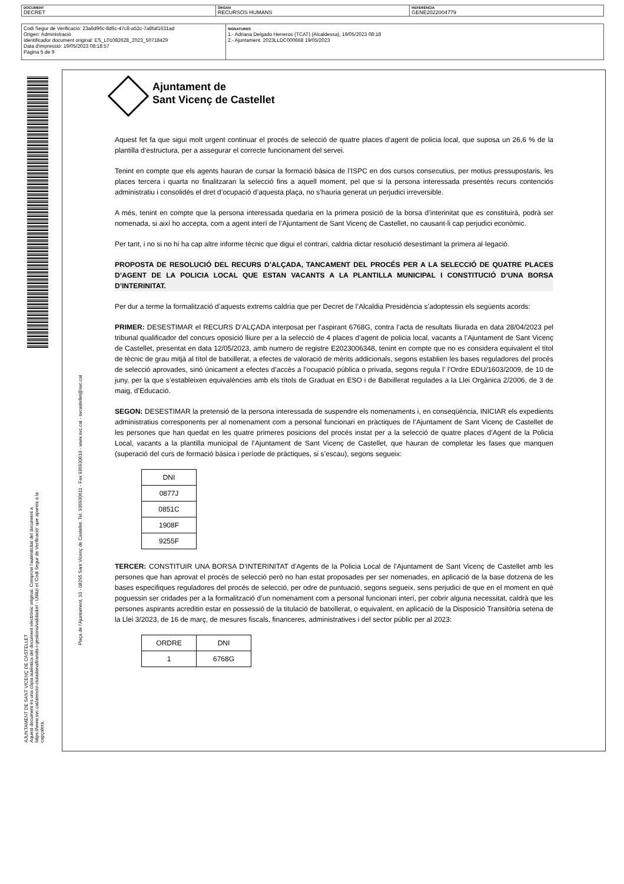DOCUMENT
DECRET
ÒRGAN
RECURSOS HUMANS
REFERÈNCIA
GENE2022004779
Codi Segur de Verificació: 23a6d96c-8d6c-47c8-a52c-7a8faf1631ad
Origen: Administració
Identificador document original: ES_L01082628_2023_50718429
Data d'impressió: 19/05/2023 08:18:57
Pàgina 5 de 9
SIGNATURES
1.- Adriana Delgado Herreros (TCAT) (Alcaldessa), 19/05/2023 08:18
2.- Ajuntament. 2023LLDC000668 19/05/2023
AJUNTAMENT DE SANT VICENÇ DE CASTELLET
Aquest document és una còpia autèntica del document electrònic original. Comprovi l'autenticitat del document a
https://www.svc.cat/atencio-ciutadana/tramits-i-gestions/validador/ - Utilitzi el 'Codi Segur de Verificació' que apareix a la capçalera.
Plaça de l'Ajuntament, 10 - 08295 Sant Vicenç de Castellet. Tel. 936930611 - Fax 936930610 - www.svc.cat - svcastellet@svc.cat
Ajuntament de
Sant Vicenç de Castellet
Aquest fet fa que sigui molt urgent continuar el procés de selecció de quatre places d’agent de policia local, que suposa un 26,6 % de la plantilla d’estructura, per a assegurar el correcte funcionament del servei.
Tenint en compte que els agents hauran de cursar la formació bàsica de l’ISPC en dos cursos consecutius, per motius pressupostaris, les places tercera i quarta no finalitzaran la selecció fins a aquell moment, pel que si la persona interessada presentés recurs contenciós administratiu i consolidés el dret d’ocupació d’aquesta plaça, no s’hauria generat un perjudici irreversible.
A més, tenint en compte que la persona interessada quedaria en la primera posició de la borsa d’interinitat que es constituirà, podrà ser nomenada, si així ho accepta, com a agent interí de l’Ajuntament de Sant Vicenç de Castellet, no causant-li cap perjudici econòmic.
Per tant, i no si no hi ha cap altre informe tècnic que digui el contrari, caldria dictar resolució desestimant la primera al·legació.
PROPOSTA DE RESOLUCIÓ DEL RECURS D’ALÇADA, TANCAMENT DEL PROCÉS PER A LA SELECCIÓ DE QUATRE PLACES D’AGENT DE LA POLICIA LOCAL QUE ESTAN VACANTS A LA PLANTILLA MUNICIPAL I CONSTITUCIÓ D’UNA BORSA D’INTERINITAT.
Per dur a terme la formalització d’aquests extrems caldria que per Decret de l’Alcaldia Presidència s’adoptessin els següents acords:
PRIMER: DESESTIMAR el RECURS D’ALÇADA interposat per l’aspirant 6768G, contra l’acta de resultats lliurada en data 28/04/2023 pel tribunal qualificador del concurs oposició lliure per a la selecció de 4 places d’agent de policia local, vacants a l’Ajuntament de Sant Vicenç de Castellet, presentat en data 12/05/2023, amb numero de registre E2023006348, tenint en compte que no es considera equivalent el títol de tècnic de grau mitjà al títol de batxillerat, a efectes de valoració de mèrits addicionals, segons establien les bases reguladores del procés de selecció aprovades, sinó únicament a efectes d’accés a l’ocupació pública o privada, segons regula l’ l’Ordre EDU/1603/2009, de 10 de juny, per la que s’estableixen equivalències amb els títols de Graduat en ESO i de Batxillerat regulades a la Llei Orgànica 2/2006, de 3 de maig, d’Educació.
SEGON: DESESTIMAR la pretensió de la persona interessada de suspendre els nomenaments i, en conseqüència, INICIAR els expedients administratius corresponents per al nomenament com a personal funcionari en pràctiques de l’Ajuntament de Sant Vicenç de Castellet de les persones que han quedat en les quatre primeres posicions del procés instat per a la selecció de quatre places d’Agent de la Policia Local, vacants a la plantilla municipal de l’Ajuntament de Sant Vicenç de Castellet, que hauran de completar les fases que manquen (superació del curs de formació bàsica i període de pràctiques, si s’escau), segons segueix:
| DNI |
| 0877J |
| 0851C |
| 1908F |
| 9255F |
TERCER: CONSTITUIR UNA BORSA D’INTERINITAT d’Agents de la Policia Local de l’Ajuntament de Sant Vicenç de Castellet amb les persones que han aprovat el procés de selecció però no han estat proposades per ser nomenades, en aplicació de la base dotzena de les bases especifiques reguladores del procés de selecció, per odre de puntuació, segons segueix, sens perjudici de que en el moment en què poguessin ser cridades per a la formalització d’un nomenament com a personal funcionari interí, per cobrir alguna necessitat, caldrà que les persones aspirants acreditin estar en possessió de la titulació de batxillerat, o equivalent, en aplicació de la Disposició Transitòria setena de la Llei 3/2023, de 16 de març, de mesures fiscals, financeres, administratives i del sector públic per al 2023:
| ORDRE | DNI |
| 1 | 6768G |